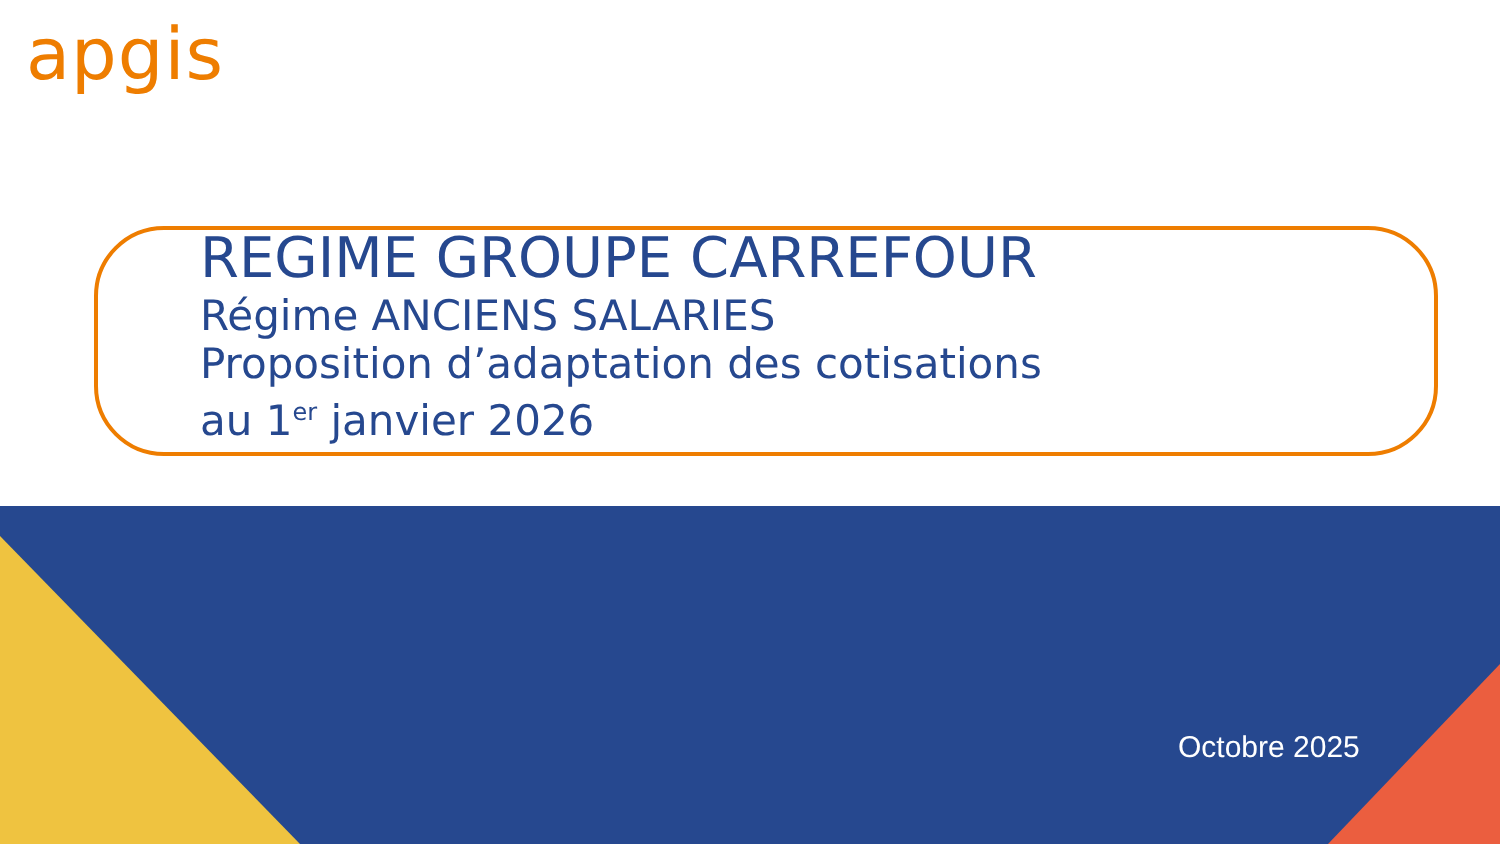apgis
REGIME GROUPE CARREFOUR
Régime ANCIENS SALARIES
Proposition d’adaptation des cotisations
au 1<sup>er</sup> janvier 2026
Octobre 2025